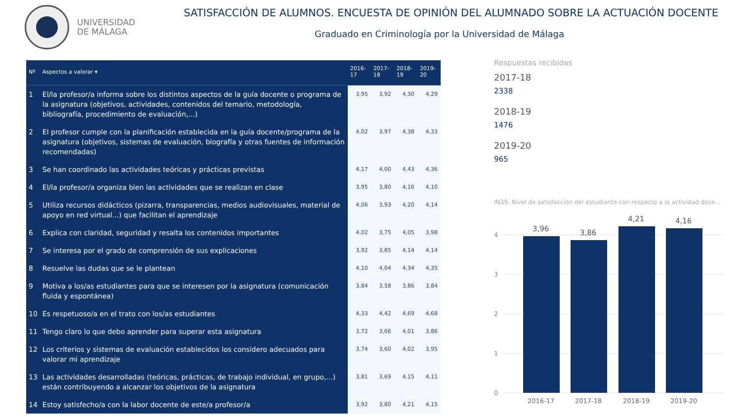UNIVERSIDAD
DE MÁLAGA
SATISFACCIÓN DE ALUMNOS. ENCUESTA DE OPINIÓN DEL ALUMNADO SOBRE LA ACTUACIÓN DOCENTE
Graduado en Criminología por la Universidad de Málaga
| Nº | Aspectos a valorar ▾ | 2016-17 | 2017-18 | 2018-19 | 2019-20 |
| --- | --- | --- | --- | --- | --- |
| 1 | El/la profesor/a informa sobre los distintos aspectos de la guía docente o programa de la asignatura (objetivos, actividades, contenidos del temario, metodología, bibliografía, procedimiento de evaluación,...) | 3,95 | 3,92 | 4,30 | 4,29 |
| 2 | El profesor cumple con la planificación establecida en la guía docente/programa de la asignatura (objetivos, sistemas de evaluación, biografía y otras fuentes de información recomendadas) | 4,02 | 3,97 | 4,38 | 4,33 |
| 3 | Se han coordinado las actividades teóricas y prácticas previstas | 4,17 | 4,00 | 4,43 | 4,36 |
| 4 | El/la profesor/a organiza bien las actividades que se realizan en clase | 3,95 | 3,80 | 4,16 | 4,10 |
| 5 | Utiliza recursos didácticos (pizarra, transparencias, medios audiovisuales, material de apoyo en red virtual...) que facilitan el aprendizaje | 4,06 | 3,93 | 4,20 | 4,14 |
| 6 | Explica con claridad, seguridad y resalta los contenidos importantes | 4,02 | 3,75 | 4,05 | 3,98 |
| 7 | Se interesa por el grado de comprensión de sus explicaciones | 3,92 | 3,85 | 4,14 | 4,14 |
| 8 | Resuelve las dudas que se le plantean | 4,10 | 4,04 | 4,34 | 4,35 |
| 9 | Motiva a los/as estudiantes para que se interesen por la asignatura (comunicación fluida y espontánea) | 3,84 | 3,58 | 3,86 | 3,84 |
| 10 | Es respetuoso/a en el trato con los/as estudiantes | 4,33 | 4,42 | 4,69 | 4,68 |
| 11 | Tengo claro lo que debo aprender para superar esta asignatura | 3,72 | 3,66 | 4,01 | 3,86 |
| 12 | Los criterios y sistemas de evaluación establecidos los considero adecuados para valorar mi aprendizaje | 3,74 | 3,60 | 4,02 | 3,95 |
| 13 | Las actividades desarrolladas (teóricas, prácticas, de trabajo individual, en grupo,...) están contribuyendo a alcanzar los objetivos de la asignatura | 3,81 | 3,69 | 4,15 | 4,11 |
| 14 | Estoy satisfecho/a con la labor docente de este/a profesor/a | 3,92 | 3,80 | 4,21 | 4,15 |
Respuestas recibidas
2017-18
2338
2018-19
1476
2019-20
965
IN39. Nivel de satisfacción del estudiante con respecto a la actividad doce...
4
3
2
1
0
3,96
3,86
4,21
4,16
2016-17
2017-18
2018-19
2019-20